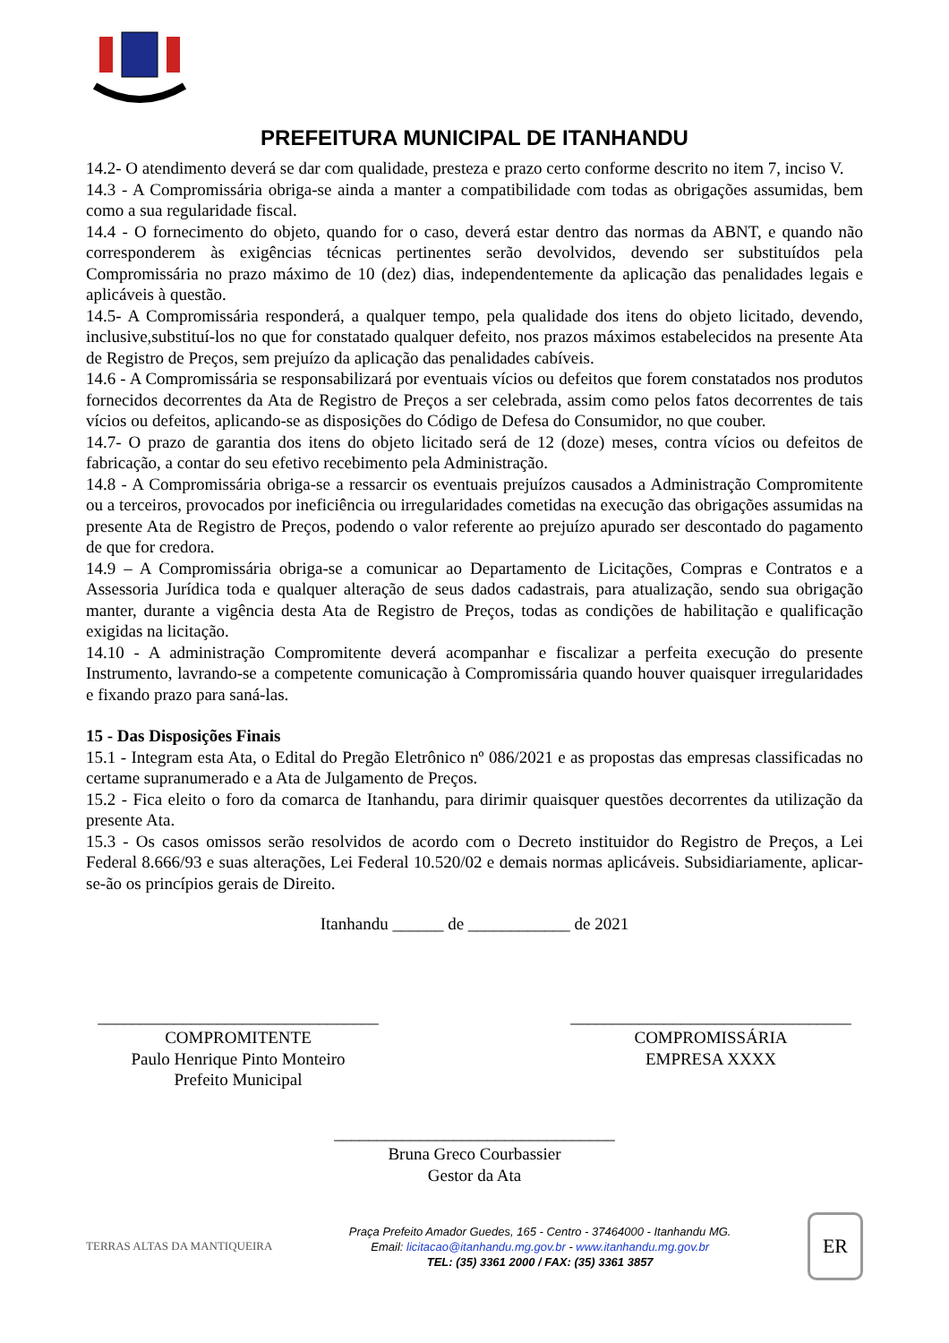PREFEITURA MUNICIPAL DE ITANHANDU
14.2- O atendimento deverá se dar com qualidade, presteza e prazo certo conforme descrito no item 7, inciso V.
14.3 - A Compromissária obriga-se ainda a manter a compatibilidade com todas as obrigações assumidas, bem como a sua regularidade fiscal.
14.4 - O fornecimento do objeto, quando for o caso, deverá estar dentro das normas da ABNT, e quando não corresponderem às exigências técnicas pertinentes serão devolvidos, devendo ser substituídos pela Compromissária no prazo máximo de 10 (dez) dias, independentemente da aplicação das penalidades legais e aplicáveis à questão.
14.5- A Compromissária responderá, a qualquer tempo, pela qualidade dos itens do objeto licitado, devendo, inclusive,substituí-los no que for constatado qualquer defeito, nos prazos máximos estabelecidos na presente Ata de Registro de Preços, sem prejuízo da aplicação das penalidades cabíveis.
14.6 - A Compromissária se responsabilizará por eventuais vícios ou defeitos que forem constatados nos produtos fornecidos decorrentes da Ata de Registro de Preços a ser celebrada, assim como pelos fatos decorrentes de tais vícios ou defeitos, aplicando-se as disposições do Código de Defesa do Consumidor, no que couber.
14.7- O prazo de garantia dos itens do objeto licitado será de 12 (doze) meses, contra vícios ou defeitos de fabricação, a contar do seu efetivo recebimento pela Administração.
14.8 - A Compromissária obriga-se a ressarcir os eventuais prejuízos causados a Administração Compromitente ou a terceiros, provocados por ineficiência ou irregularidades cometidas na execução das obrigações assumidas na presente Ata de Registro de Preços, podendo o valor referente ao prejuízo apurado ser descontado do pagamento de que for credora.
14.9 – A Compromissária obriga-se a comunicar ao Departamento de Licitações, Compras e Contratos e a Assessoria Jurídica toda e qualquer alteração de seus dados cadastrais, para atualização, sendo sua obrigação manter, durante a vigência desta Ata de Registro de Preços, todas as condições de habilitação e qualificação exigidas na licitação.
14.10 - A administração Compromitente deverá acompanhar e fiscalizar a perfeita execução do presente Instrumento, lavrando-se a competente comunicação à Compromissária quando houver quaisquer irregularidades e fixando prazo para saná-las.
15 - Das Disposições Finais
15.1 - Integram esta Ata, o Edital do Pregão Eletrônico nº 086/2021 e as propostas das empresas classificadas no certame supranumerado e a Ata de Julgamento de Preços.
15.2 - Fica eleito o foro da comarca de Itanhandu, para dirimir quaisquer questões decorrentes da utilização da presente Ata.
15.3 - Os casos omissos serão resolvidos de acordo com o Decreto instituidor do Registro de Preços, a Lei Federal 8.666/93 e suas alterações, Lei Federal 10.520/02 e demais normas aplicáveis. Subsidiariamente, aplicar-se-ão os princípios gerais de Direito.
Itanhandu ______ de ____________ de 2021
_________________________________
COMPROMITENTE
Paulo Henrique Pinto Monteiro
Prefeito Municipal
_________________________________
COMPROMISSÁRIA
EMPRESA XXXX
_________________________________
Bruna Greco Courbassier
Gestor da Ata
TERRAS ALTAS DA MANTIQUEIRA
Praça Prefeito Amador Guedes, 165 - Centro - 37464000 - Itanhandu MG.
Email: licitacao@itanhandu.mg.gov.br - www.itanhandu.mg.gov.br
TEL: (35) 3361 2000 / FAX: (35) 3361 3857
ER